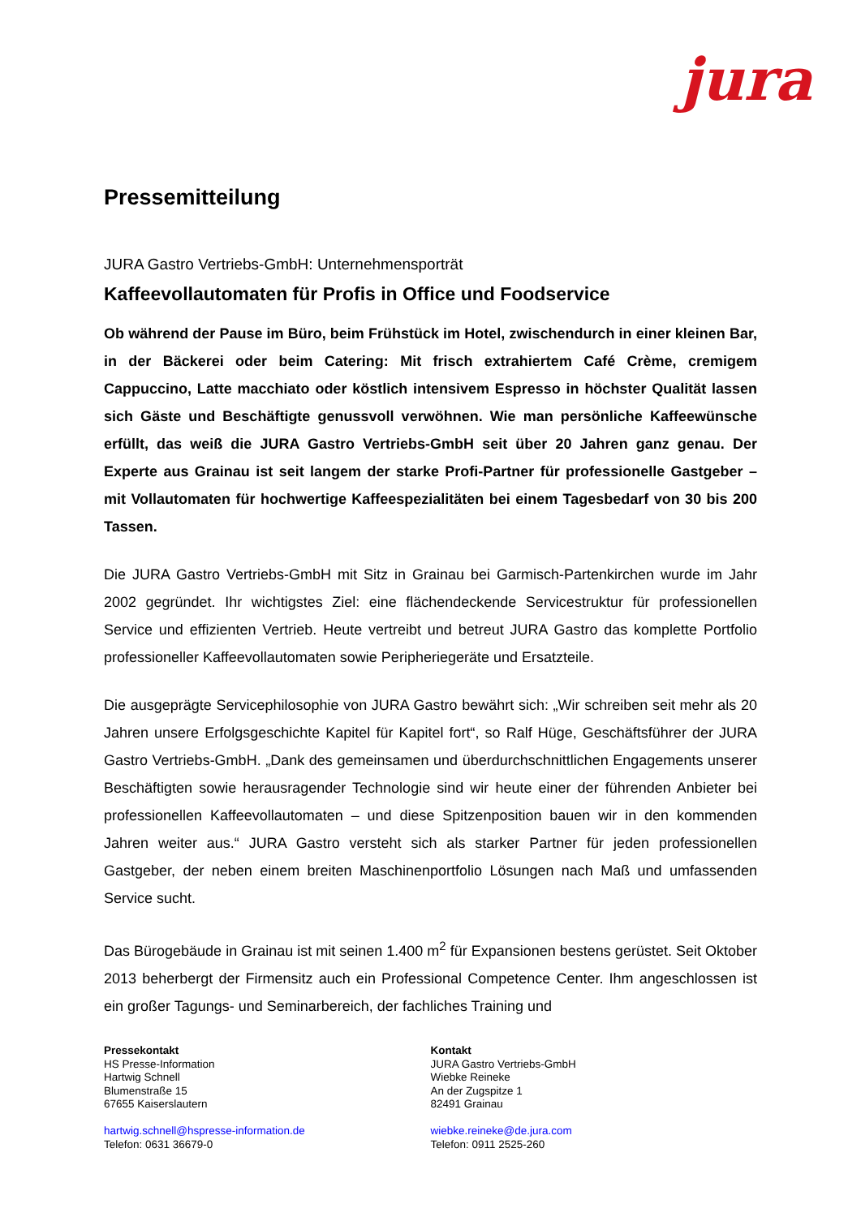jura
Pressemitteilung
JURA Gastro Vertriebs-GmbH: Unternehmensporträt
Kaffeevollautomaten für Profis in Office und Foodservice
Ob während der Pause im Büro, beim Frühstück im Hotel, zwischendurch in einer kleinen Bar, in der Bäckerei oder beim Catering: Mit frisch extrahiertem Café Crème, cremigem Cappuccino, Latte macchiato oder köstlich intensivem Espresso in höchster Qualität lassen sich Gäste und Beschäftigte genussvoll verwöhnen. Wie man persönliche Kaffeewünsche erfüllt, das weiß die JURA Gastro Vertriebs-GmbH seit über 20 Jahren ganz genau. Der Experte aus Grainau ist seit langem der starke Profi-Partner für professionelle Gastgeber – mit Vollautomaten für hochwertige Kaffeespezialitäten bei einem Tagesbedarf von 30 bis 200 Tassen.
Die JURA Gastro Vertriebs-GmbH mit Sitz in Grainau bei Garmisch-Partenkirchen wurde im Jahr 2002 gegründet. Ihr wichtigstes Ziel: eine flächendeckende Servicestruktur für professionellen Service und effizienten Vertrieb. Heute vertreibt und betreut JURA Gastro das komplette Portfolio professioneller Kaffeevollautomaten sowie Peripheriegeräte und Ersatzteile.
Die ausgeprägte Servicephilosophie von JURA Gastro bewährt sich: „Wir schreiben seit mehr als 20 Jahren unsere Erfolgsgeschichte Kapitel für Kapitel fort“, so Ralf Hüge, Geschäftsführer der JURA Gastro Vertriebs-GmbH. „Dank des gemeinsamen und überdurchschnittlichen Engagements unserer Beschäftigten sowie herausragender Technologie sind wir heute einer der führenden Anbieter bei professionellen Kaffeevollautomaten – und diese Spitzenposition bauen wir in den kommenden Jahren weiter aus.“ JURA Gastro versteht sich als starker Partner für jeden professionellen Gastgeber, der neben einem breiten Maschinenportfolio Lösungen nach Maß und umfassenden Service sucht.
Das Bürogebäude in Grainau ist mit seinen 1.400 m<sup>2</sup> für Expansionen bestens gerüstet. Seit Oktober 2013 beherbergt der Firmensitz auch ein Professional Competence Center. Ihm angeschlossen ist ein großer Tagungs- und Seminarbereich, der fachliches Training und
Pressekontakt
HS Presse-Information
Hartwig Schnell
Blumenstraße 15
67655 Kaiserslautern
hartwig.schnell@hspresse-information.de
Telefon: 0631 36679-0
Kontakt
JURA Gastro Vertriebs-GmbH
Wiebke Reineke
An der Zugspitze 1
82491 Grainau
wiebke.reineke@de.jura.com
Telefon: 0911 2525-260